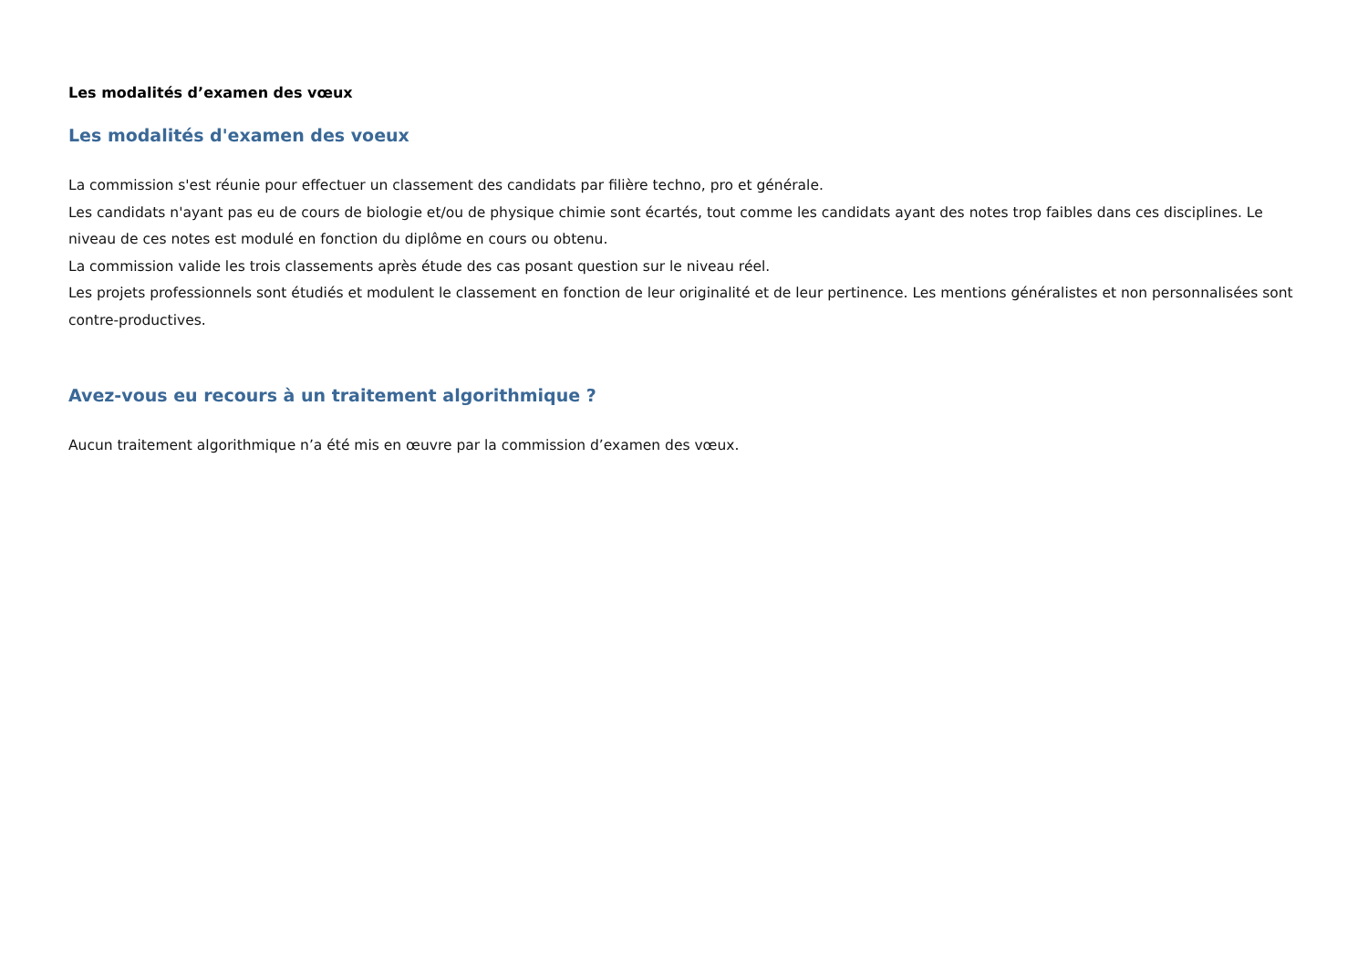Les modalités d’examen des vœux
Les modalités d'examen des voeux
La commission s'est réunie pour effectuer un classement des candidats par filière techno, pro et générale.
Les candidats n'ayant pas eu de cours de biologie et/ou de physique chimie sont écartés, tout comme les candidats ayant des notes trop faibles dans ces disciplines. Le niveau de ces notes est modulé en fonction du diplôme en cours ou obtenu.
La commission valide les trois classements après étude des cas posant question sur le niveau réel.
Les projets professionnels sont étudiés et modulent le classement en fonction de leur originalité et de leur pertinence. Les mentions généralistes et non personnalisées sont contre-productives.
Avez-vous eu recours à un traitement algorithmique ?
Aucun traitement algorithmique n’a été mis en œuvre par la commission d’examen des vœux.